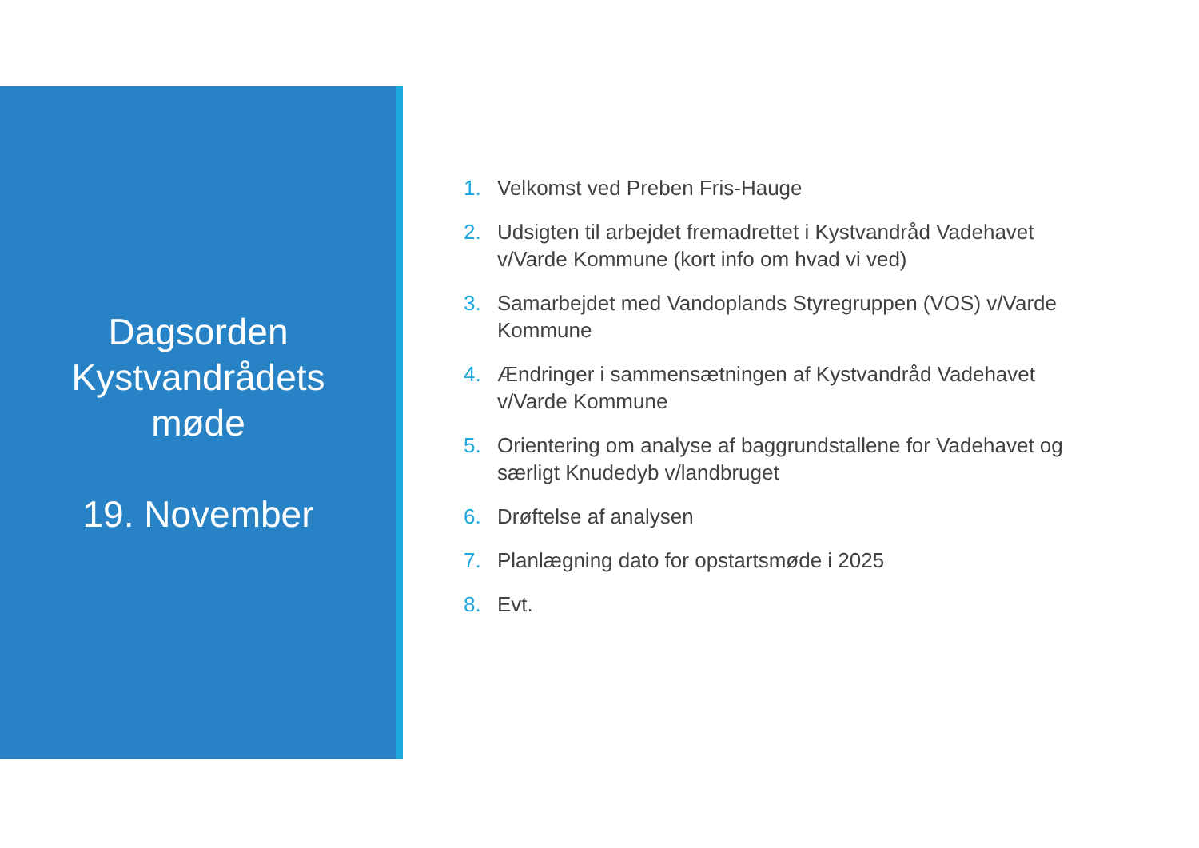Dagsorden
Kystvandrådets
møde
19. November
1. Velkomst ved Preben Fris-Hauge
2. Udsigten til arbejdet fremadrettet i Kystvandråd Vadehavet v/Varde Kommune (kort info om hvad vi ved)
3. Samarbejdet med Vandoplands Styregruppen (VOS) v/Varde Kommune
4. Ændringer i sammensætningen af Kystvandråd Vadehavet v/Varde Kommune
5. Orientering om analyse af baggrundstallene for Vadehavet og særligt Knudedyb v/landbruget
6. Drøftelse af analysen
7. Planlægning dato for opstartsmøde i 2025
8. Evt.